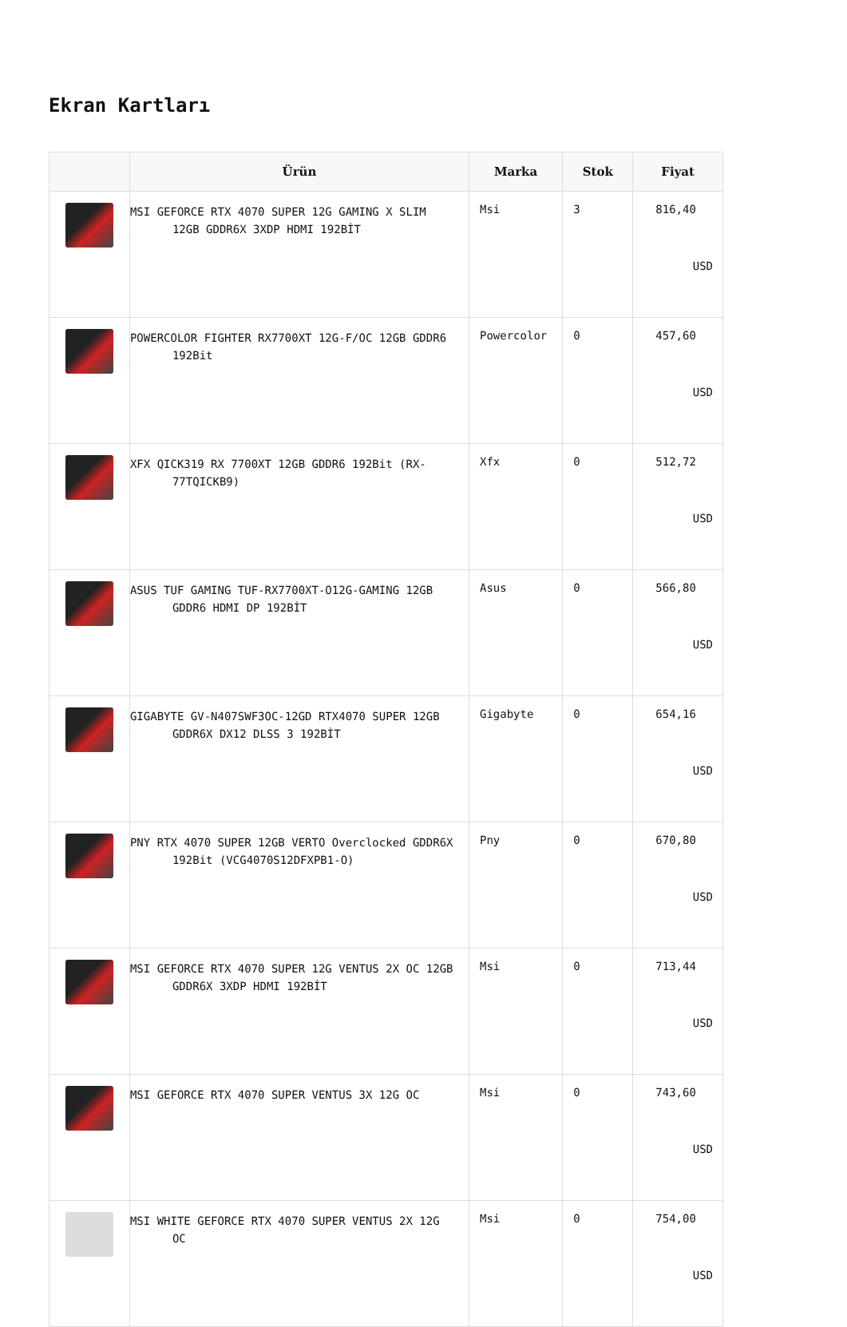Ekran Kartları
| | Ürün | Marka | Stok | Fiyat |
| --- | --- | --- | --- | --- |
| | MSI GEFORCE RTX 4070 SUPER 12G GAMING X SLIM 12GB GDDR6X 3XDP HDMI 192BİT | Msi | 3 | 816,40 USD |
| | POWERCOLOR FIGHTER RX7700XT 12G-F/OC 12GB GDDR6 192Bit | Powercolor | 0 | 457,60 USD |
| | XFX QICK319 RX 7700XT 12GB GDDR6 192Bit (RX-77TQICKB9) | Xfx | 0 | 512,72 USD |
| | ASUS TUF GAMING TUF-RX7700XT-O12G-GAMING 12GB GDDR6 HDMI DP 192BİT | Asus | 0 | 566,80 USD |
| | GIGABYTE GV-N407SWF3OC-12GD RTX4070 SUPER 12GB GDDR6X DX12 DLSS 3 192BİT | Gigabyte | 0 | 654,16 USD |
| | PNY RTX 4070 SUPER 12GB VERTO Overclocked GDDR6X 192Bit (VCG4070S12DFXPB1-O) | Pny | 0 | 670,80 USD |
| | MSI GEFORCE RTX 4070 SUPER 12G VENTUS 2X OC 12GB GDDR6X 3XDP HDMI 192BİT | Msi | 0 | 713,44 USD |
| | MSI GEFORCE RTX 4070 SUPER VENTUS 3X 12G OC | Msi | 0 | 743,60 USD |
| | MSI WHITE GEFORCE RTX 4070 SUPER VENTUS 2X 12G OC | Msi | 0 | 754,00 USD |